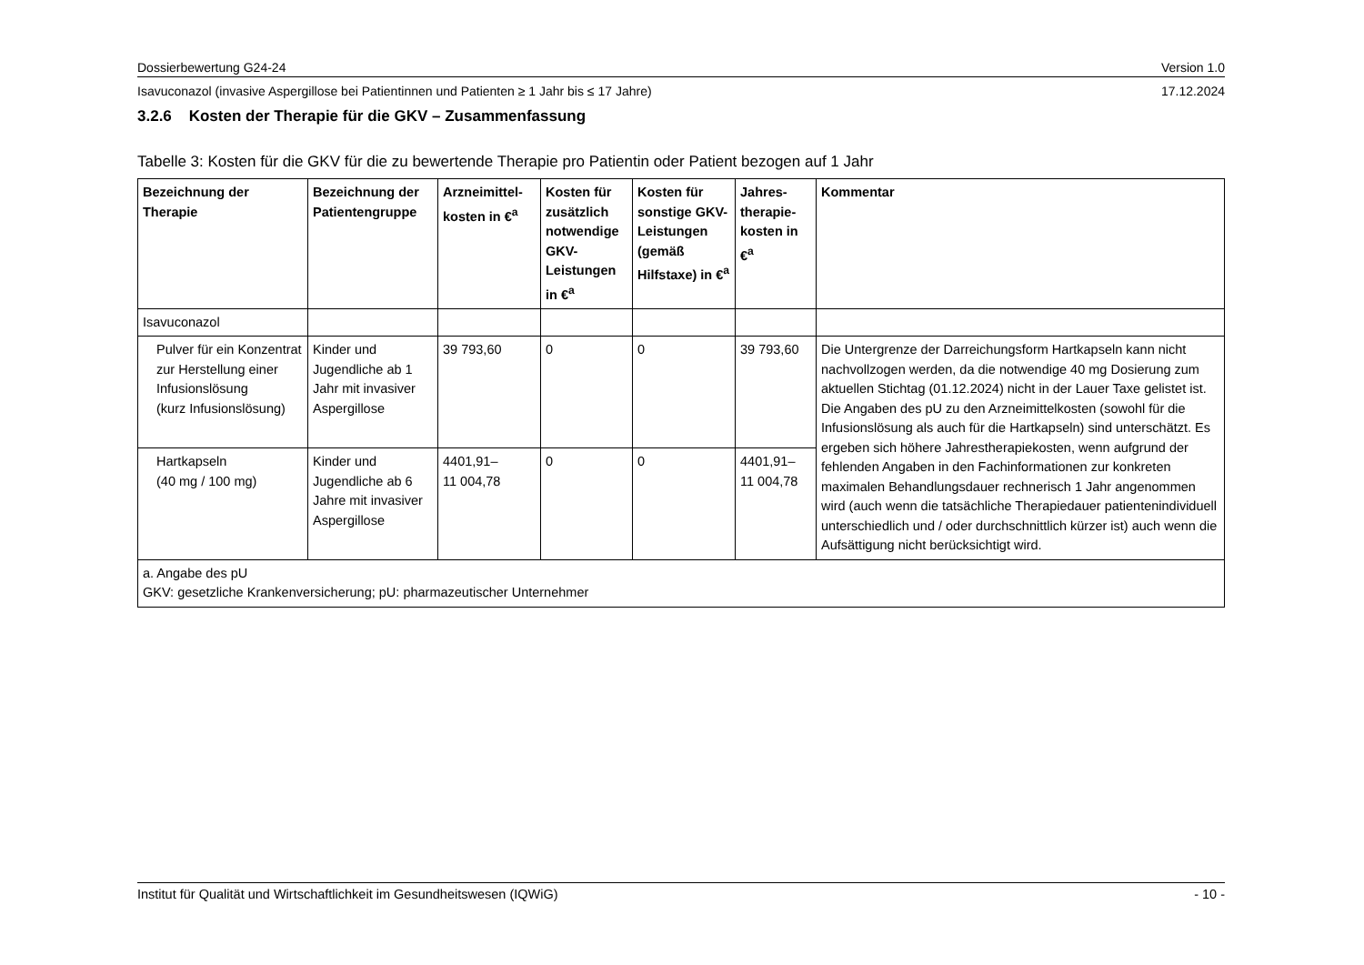Dossierbewertung G24-24 Version 1.0
Isavuconazol (invasive Aspergillose bei Patientinnen und Patienten ≥ 1 Jahr bis ≤ 17 Jahre) 17.12.2024
3.2.6 Kosten der Therapie für die GKV – Zusammenfassung
Tabelle 3: Kosten für die GKV für die zu bewertende Therapie pro Patientin oder Patient bezogen auf 1 Jahr
| Bezeichnung der Therapie | Bezeichnung der Patientengruppe | Arzneimittel-kosten in €<sup>a</sup> | Kosten für zusätzlich notwendige GKV-Leistungen in €<sup>a</sup> | Kosten für sonstige GKV-Leistungen (gemäß Hilfstaxe) in €<sup>a</sup> | Jahres-therapie-kosten in €<sup>a</sup> | Kommentar |
| --- | --- | --- | --- | --- | --- | --- |
| Isavuconazol | | | | | | |
| Pulver für ein Konzentrat zur Herstellung einer Infusionslösung (kurz Infusionslösung) | Kinder und Jugendliche ab 1 Jahr mit invasiver Aspergillose | 39 793,60 | 0 | 0 | 39 793,60 | Die Untergrenze der Darreichungsform Hartkapseln kann nicht nachvollzogen werden, da die notwendige 40 mg Dosierung zum aktuellen Stichtag (01.12.2024) nicht in der Lauer Taxe gelistet ist. Die Angaben des pU zu den Arzneimittelkosten (sowohl für die Infusionslösung als auch für die Hartkapseln) sind unterschätzt. Es ergeben sich höhere Jahrestherapiekosten, wenn aufgrund der fehlenden Angaben in den Fachinformationen zur konkreten maximalen Behandlungsdauer rechnerisch 1 Jahr angenommen wird (auch wenn die tatsächliche Therapiedauer patientenindividuell unterschiedlich und / oder durchschnittlich kürzer ist) auch wenn die Aufsättigung nicht berücksichtigt wird. |
| Hartkapseln (40 mg / 100 mg) | Kinder und Jugendliche ab 6 Jahre mit invasiver Aspergillose | 4401,91– 11 004,78 | 0 | 0 | 4401,91– 11 004,78 | |
| a. Angabe des pU GKV: gesetzliche Krankenversicherung; pU: pharmazeutischer Unternehmer | | | | | | |
Institut für Qualität und Wirtschaftlichkeit im Gesundheitswesen (IQWiG) - 10 -